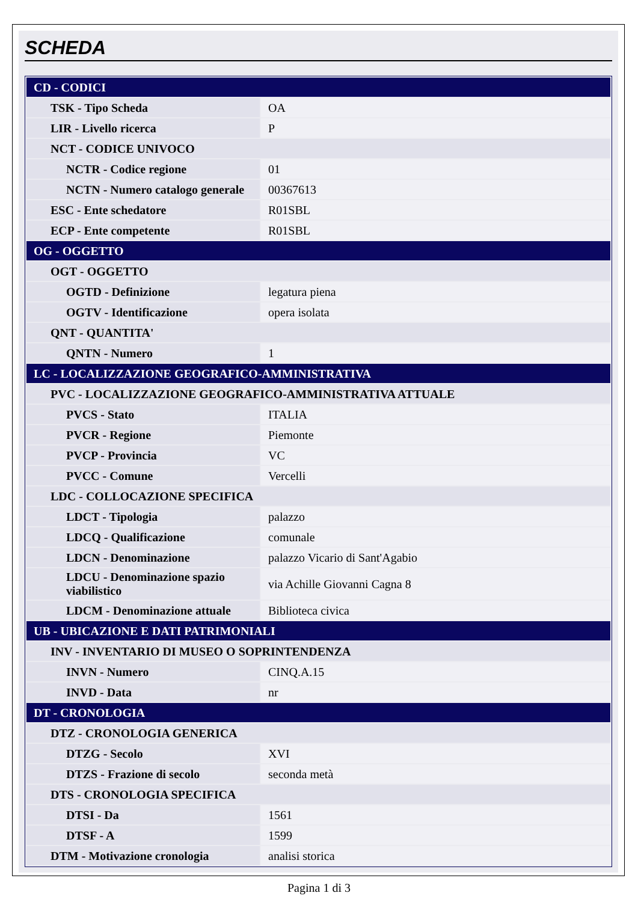SCHEDA
| CD - CODICI | |
| TSK - Tipo Scheda | OA |
| LIR - Livello ricerca | P |
| NCT - CODICE UNIVOCO | |
| NCTR - Codice regione | 01 |
| NCTN - Numero catalogo generale | 00367613 |
| ESC - Ente schedatore | R01SBL |
| ECP - Ente competente | R01SBL |
| OG - OGGETTO | |
| OGT - OGGETTO | |
| OGTD - Definizione | legatura piena |
| OGTV - Identificazione | opera isolata |
| QNT - QUANTITA' | |
| QNTN - Numero | 1 |
| LC - LOCALIZZAZIONE GEOGRAFICO-AMMINISTRATIVA | |
| PVC - LOCALIZZAZIONE GEOGRAFICO-AMMINISTRATIVA ATTUALE | |
| PVCS - Stato | ITALIA |
| PVCR - Regione | Piemonte |
| PVCP - Provincia | VC |
| PVCC - Comune | Vercelli |
| LDC - COLLOCAZIONE SPECIFICA | |
| LDCT - Tipologia | palazzo |
| LDCQ - Qualificazione | comunale |
| LDCN - Denominazione | palazzo Vicario di Sant'Agabio |
| LDCU - Denominazione spazio viabilistico | via Achille Giovanni Cagna 8 |
| LDCM - Denominazione attuale | Biblioteca civica |
| UB - UBICAZIONE E DATI PATRIMONIALI | |
| INV - INVENTARIO DI MUSEO O SOPRINTENDENZA | |
| INVN - Numero | CINQ.A.15 |
| INVD - Data | nr |
| DT - CRONOLOGIA | |
| DTZ - CRONOLOGIA GENERICA | |
| DTZG - Secolo | XVI |
| DTZS - Frazione di secolo | seconda metà |
| DTS - CRONOLOGIA SPECIFICA | |
| DTSI - Da | 1561 |
| DTSF - A | 1599 |
| DTM - Motivazione cronologia | analisi storica |
Pagina 1 di 3